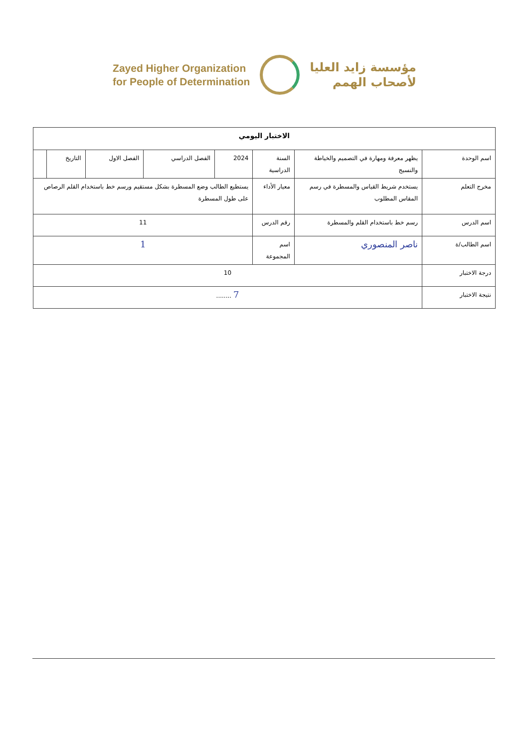Zayed Higher Organization
for People of Determination
مؤسسة زايد العليا
لأصحاب الهمم
| الاختبار اليومي | | | | | | | |
| --- | --- | --- | --- | --- | --- | --- | --- |
| اسم الوحدة | يظهر معرفة ومهارة في التصميم والخياطة والنسيج | السنة الدراسية | 2024 | الفصل الدراسي | الفصل الاول | التاريخ | |
| مخرج التعلم | يستخدم شريط القياس والمسطرة في رسم المقاس المطلوب | معيار الأداء | يستطيع الطالب وضع المسطرة بشكل مستقيم ورسم خط باستخدام القلم الرصاص على طول المسطرة | | | | |
| اسم الدرس | رسم خط باستخدام القلم والمسطرة | رقم الدرس | 11 | | | | |
| اسم الطالب/ة | ناصر المنصوري | اسم المجموعة | 1 | | | | |
| درجة الاختبار | 10 | | | | | | |
| نتيجة الاختبار | 7 ........ | | | | | | |